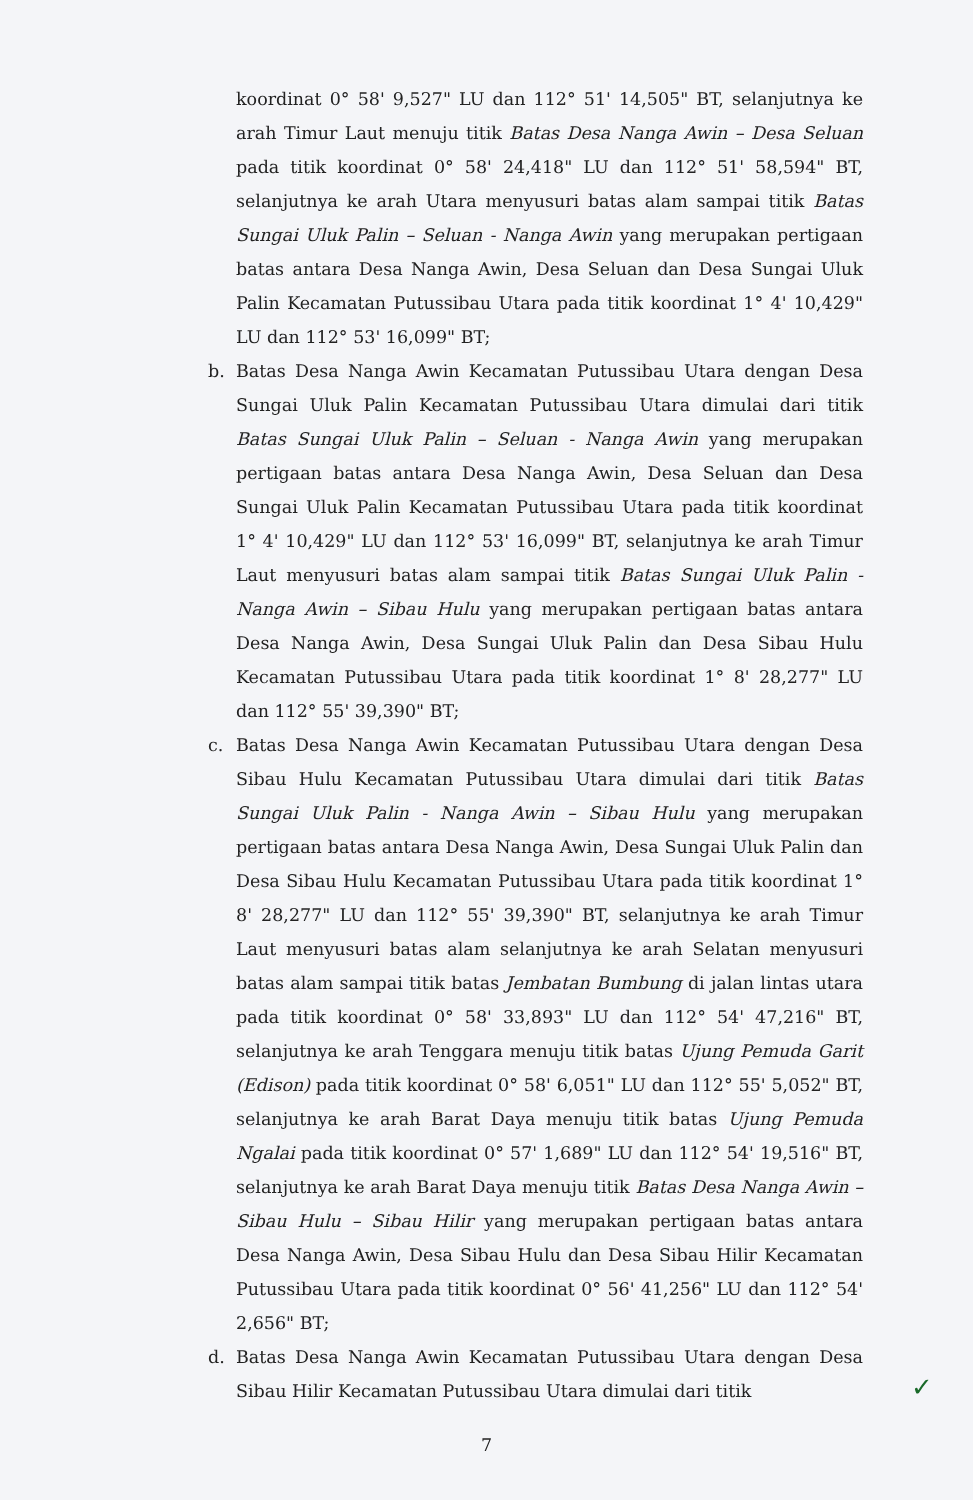koordinat 0° 58' 9,527" LU dan 112° 51' 14,505" BT, selanjutnya ke arah Timur Laut menuju titik Batas Desa Nanga Awin – Desa Seluan pada titik koordinat 0° 58' 24,418" LU dan 112° 51' 58,594" BT, selanjutnya ke arah Utara menyusuri batas alam sampai titik Batas Sungai Uluk Palin – Seluan - Nanga Awin yang merupakan pertigaan batas antara Desa Nanga Awin, Desa Seluan dan Desa Sungai Uluk Palin Kecamatan Putussibau Utara pada titik koordinat 1° 4' 10,429" LU dan 112° 53' 16,099" BT;
b. Batas Desa Nanga Awin Kecamatan Putussibau Utara dengan Desa Sungai Uluk Palin Kecamatan Putussibau Utara dimulai dari titik Batas Sungai Uluk Palin – Seluan - Nanga Awin yang merupakan pertigaan batas antara Desa Nanga Awin, Desa Seluan dan Desa Sungai Uluk Palin Kecamatan Putussibau Utara pada titik koordinat 1° 4' 10,429" LU dan 112° 53' 16,099" BT, selanjutnya ke arah Timur Laut menyusuri batas alam sampai titik Batas Sungai Uluk Palin - Nanga Awin – Sibau Hulu yang merupakan pertigaan batas antara Desa Nanga Awin, Desa Sungai Uluk Palin dan Desa Sibau Hulu Kecamatan Putussibau Utara pada titik koordinat 1° 8' 28,277" LU dan 112° 55' 39,390" BT;
c. Batas Desa Nanga Awin Kecamatan Putussibau Utara dengan Desa Sibau Hulu Kecamatan Putussibau Utara dimulai dari titik Batas Sungai Uluk Palin - Nanga Awin – Sibau Hulu yang merupakan pertigaan batas antara Desa Nanga Awin, Desa Sungai Uluk Palin dan Desa Sibau Hulu Kecamatan Putussibau Utara pada titik koordinat 1° 8' 28,277" LU dan 112° 55' 39,390" BT, selanjutnya ke arah Timur Laut menyusuri batas alam selanjutnya ke arah Selatan menyusuri batas alam sampai titik batas Jembatan Bumbung di jalan lintas utara pada titik koordinat 0° 58' 33,893" LU dan 112° 54' 47,216" BT, selanjutnya ke arah Tenggara menuju titik batas Ujung Pemuda Garit (Edison) pada titik koordinat 0° 58' 6,051" LU dan 112° 55' 5,052" BT, selanjutnya ke arah Barat Daya menuju titik batas Ujung Pemuda Ngalai pada titik koordinat 0° 57' 1,689" LU dan 112° 54' 19,516" BT, selanjutnya ke arah Barat Daya menuju titik Batas Desa Nanga Awin – Sibau Hulu – Sibau Hilir yang merupakan pertigaan batas antara Desa Nanga Awin, Desa Sibau Hulu dan Desa Sibau Hilir Kecamatan Putussibau Utara pada titik koordinat 0° 56' 41,256" LU dan 112° 54' 2,656" BT;
d. Batas Desa Nanga Awin Kecamatan Putussibau Utara dengan Desa Sibau Hilir Kecamatan Putussibau Utara dimulai dari titik
7
✓